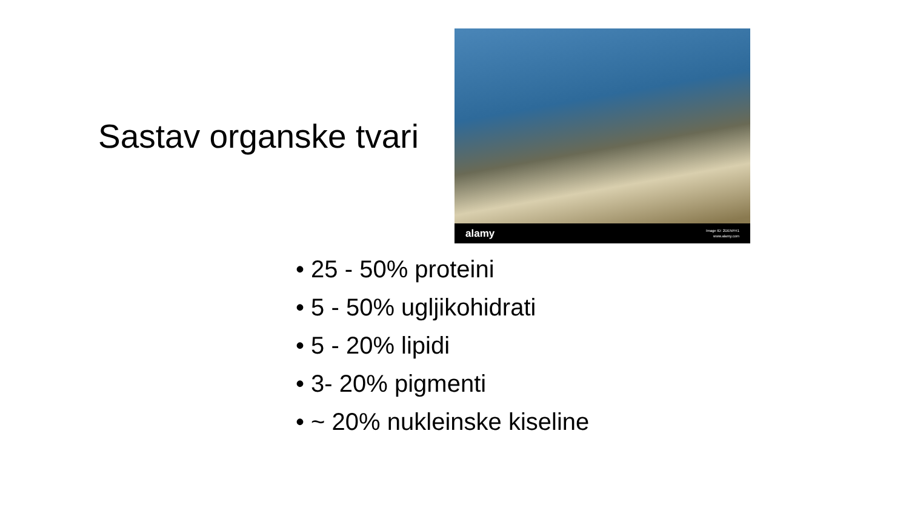Sastav organske tvari
alamy Image ID: 2DENFH1
www.alamy.com
• 25 - 50% proteini
• 5 - 50% ugljikohidrati
• 5 - 20% lipidi
• 3- 20% pigmenti
• ~ 20% nukleinske kiseline